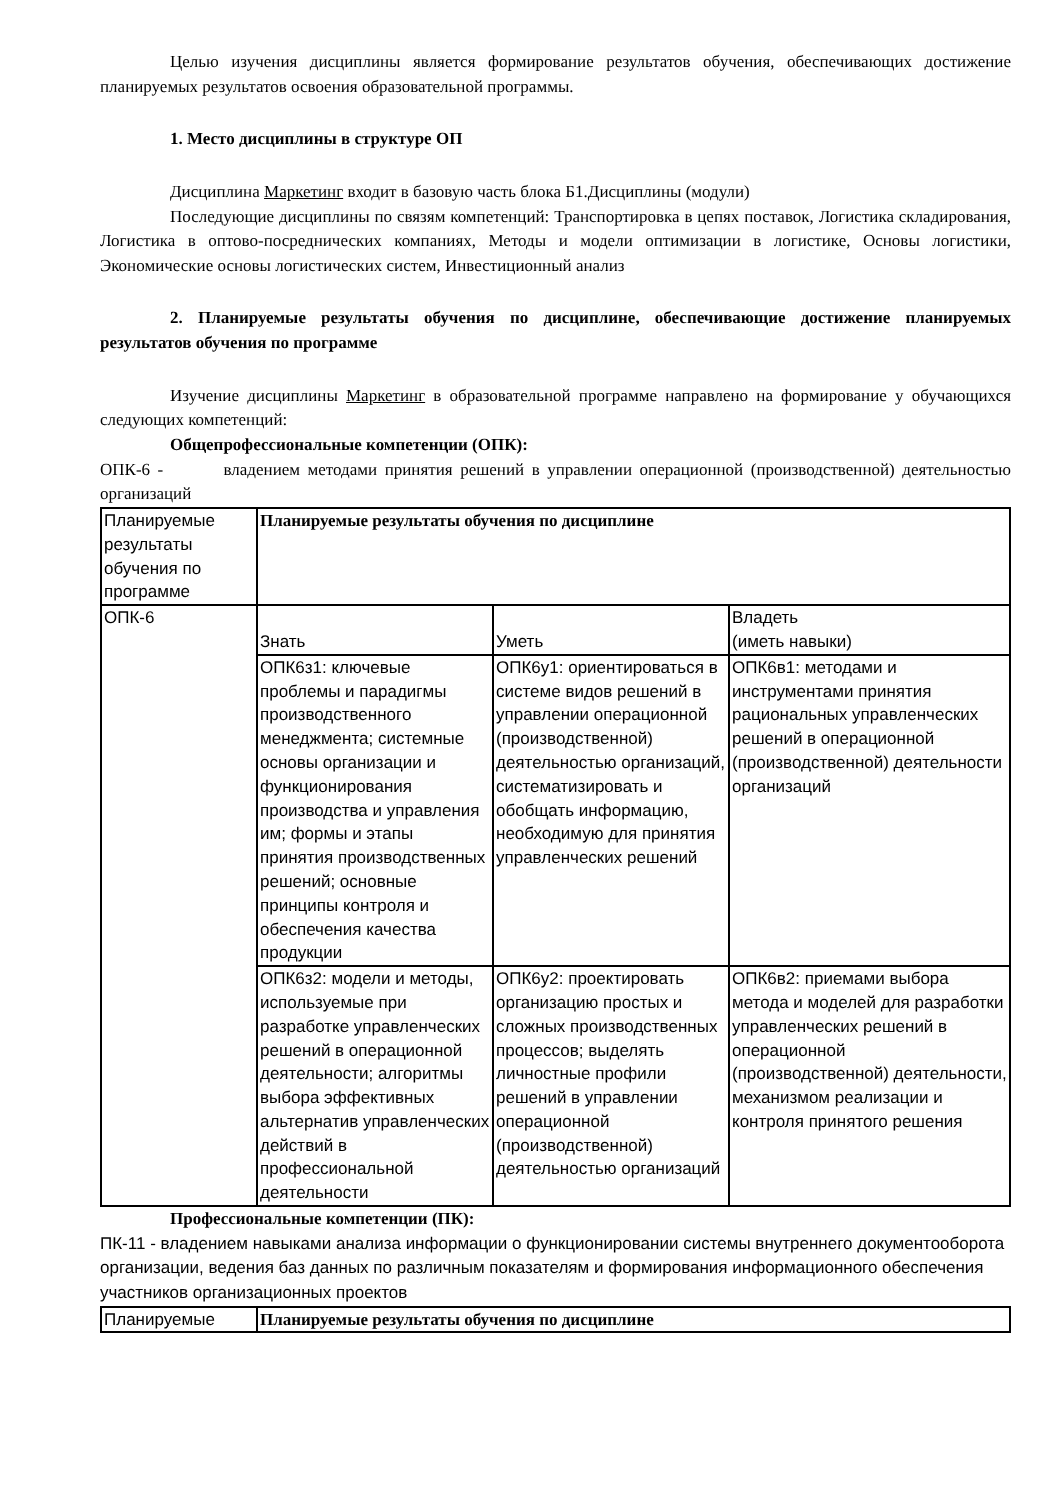Целью изучения дисциплины является формирование результатов обучения, обеспечивающих достижение планируемых результатов освоения образовательной программы.
1. Место дисциплины в структуре ОП
Дисциплина Маркетинг входит в базовую часть блока Б1.Дисциплины (модули)
Последующие дисциплины по связям компетенций: Транспортировка в цепях поставок, Логистика складирования, Логистика в оптово-посреднических компаниях, Методы и модели оптимизации в логистике, Основы логистики, Экономические основы логистических систем, Инвестиционный анализ
2. Планируемые результаты обучения по дисциплине, обеспечивающие достижение планируемых результатов обучения по программе
Изучение дисциплины Маркетинг в образовательной программе направлено на формирование у обучающихся следующих компетенций:
Общепрофессиональные компетенции (ОПК):
ОПК-6 - владением методами принятия решений в управлении операционной (производственной) деятельностью организаций
| Планируемые результаты обучения по программе | Планируемые результаты обучения по дисциплине | | |
| ОПК-6 | Знать | Уметь | Владеть (иметь навыки) |
| | ОПК6з1: ключевые проблемы и парадигмы производственного менеджмента; системные основы организации и функционирования производства и управления им; формы и этапы принятия производственных решений; основные принципы контроля и обеспечения качества продукции | ОПК6у1: ориентироваться в системе видов решений в управлении операционной (производственной) деятельностью организаций, систематизировать и обобщать информацию, необходимую для принятия управленческих решений | ОПК6в1: методами и инструментами принятия рациональных управленческих решений в операционной (производственной) деятельности организаций |
| | ОПК6з2: модели и методы, используемые при разработке управленческих решений в операционной деятельности; алгоритмы выбора эффективных альтернатив управленческих действий в профессиональной деятельности | ОПК6у2: проектировать организацию простых и сложных производственных процессов; выделять личностные профили решений в управлении операционной (производственной) деятельностью организаций | ОПК6в2: приемами выбора метода и моделей для разработки управленческих решений в операционной (производственной) деятельности, механизмом реализации и контроля принятого решения |
Профессиональные компетенции (ПК):
ПК-11 - владением навыками анализа информации о функционировании системы внутреннего документооборота организации, ведения баз данных по различным показателям и формирования информационного обеспечения участников организационных проектов
| Планируемые | Планируемые результаты обучения по дисциплине |